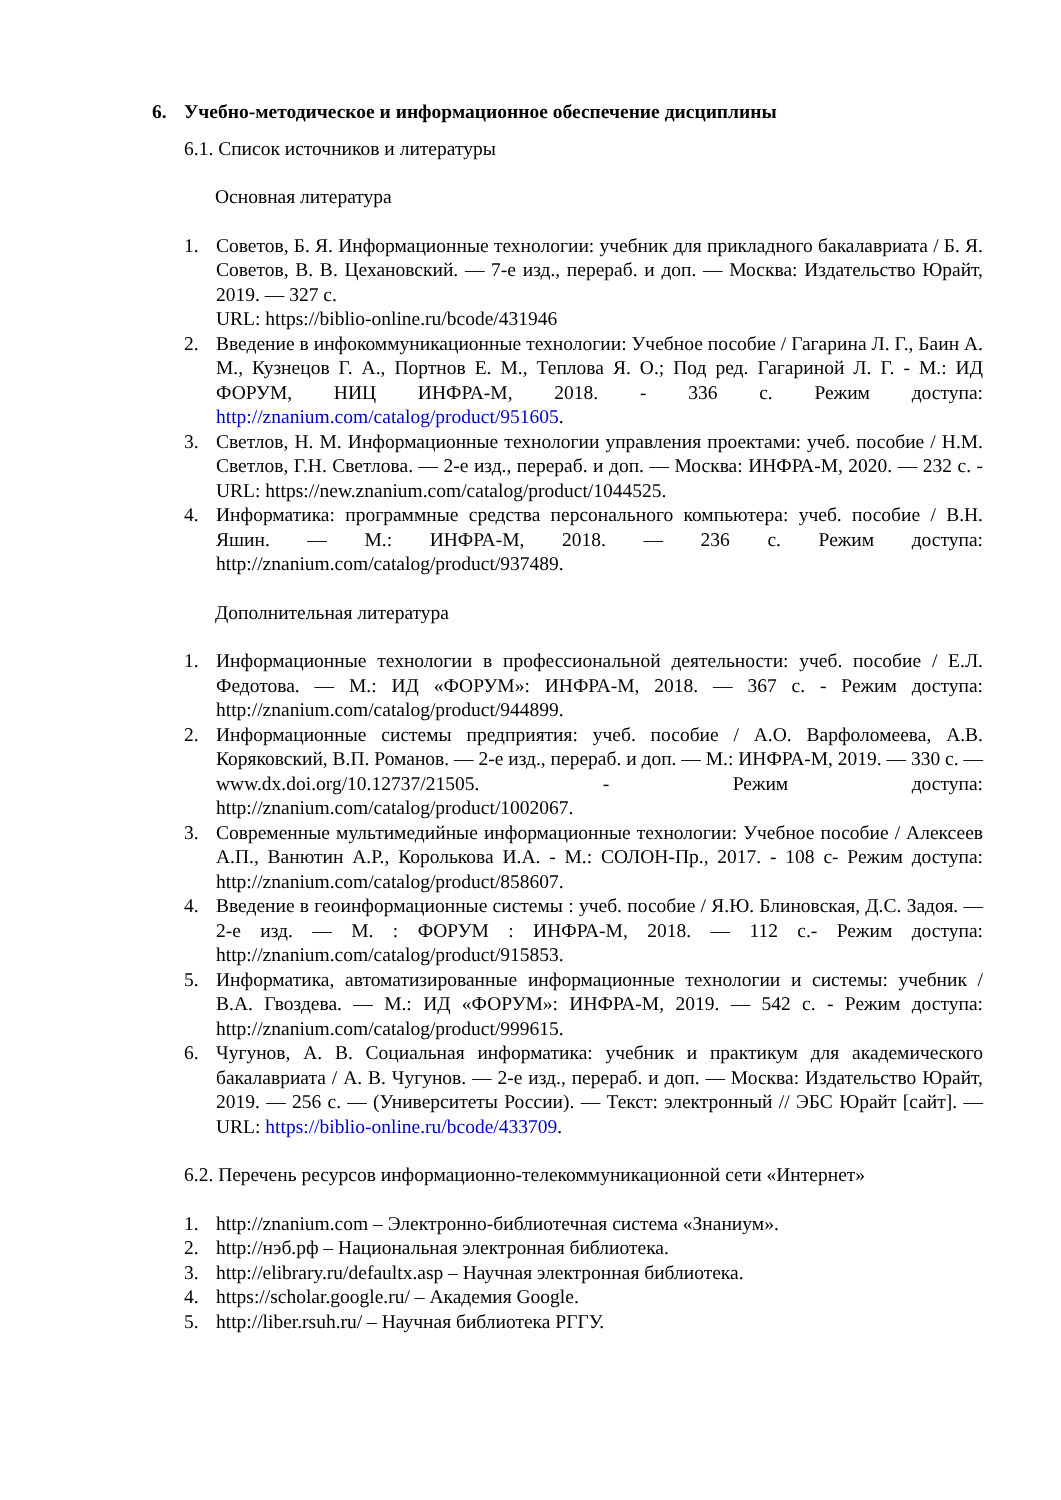6. Учебно-методическое и информационное обеспечение дисциплины
6.1. Список источников и литературы
Основная литература
1. Советов, Б. Я. Информационные технологии: учебник для прикладного бакалавриата / Б. Я. Советов, В. В. Цехановский. — 7-е изд., перераб. и доп. — Москва: Издательство Юрайт, 2019. — 327 с.
URL: https://biblio-online.ru/bcode/431946
2. Введение в инфокоммуникационные технологии: Учебное пособие / Гагарина Л. Г., Баин А. М., Кузнецов Г. А., Портнов Е. М., Теплова Я. О.; Под ред. Гагариной Л. Г. - М.: ИД ФОРУМ, НИЦ ИНФРА-М, 2018. - 336 с. Режим доступа: http://znanium.com/catalog/product/951605.
3. Светлов, Н. М. Информационные технологии управления проектами: учеб. пособие / Н.М. Светлов, Г.Н. Светлова. — 2-е изд., перераб. и доп. — Москва: ИНФРА-М, 2020. — 232 с. - URL: https://new.znanium.com/catalog/product/1044525.
4. Информатика: программные средства персонального компьютера: учеб. пособие / В.Н. Яшин. — М.: ИНФРА-М, 2018. — 236 с. Режим доступа: http://znanium.com/catalog/product/937489.
Дополнительная литература
1. Информационные технологии в профессиональной деятельности: учеб. пособие / Е.Л. Федотова. — М.: ИД «ФОРУМ»: ИНФРА-М, 2018. — 367 с. - Режим доступа: http://znanium.com/catalog/product/944899.
2. Информационные системы предприятия: учеб. пособие / А.О. Варфоломеева, А.В. Коряковский, В.П. Романов. — 2-е изд., перераб. и доп. — М.: ИНФРА-М, 2019. — 330 с. — www.dx.doi.org/10.12737/21505. - Режим доступа: http://znanium.com/catalog/product/1002067.
3. Современные мультимедийные информационные технологии: Учебное пособие / Алексеев А.П., Ванютин А.Р., Королькова И.А. - М.: СОЛОН-Пр., 2017. - 108 с- Режим доступа: http://znanium.com/catalog/product/858607.
4. Введение в геоинформационные системы : учеб. пособие / Я.Ю. Блиновская, Д.С. Задоя. — 2-е изд. — М. : ФОРУМ : ИНФРА-М, 2018. — 112 с.- Режим доступа: http://znanium.com/catalog/product/915853.
5. Информатика, автоматизированные информационные технологии и системы: учебник / В.А. Гвоздева. — М.: ИД «ФОРУМ»: ИНФРА-М, 2019. — 542 с. - Режим доступа: http://znanium.com/catalog/product/999615.
6. Чугунов, А. В. Социальная информатика: учебник и практикум для академического бакалавриата / А. В. Чугунов. — 2-е изд., перераб. и доп. — Москва: Издательство Юрайт, 2019. — 256 с. — (Университеты России). — Текст: электронный // ЭБС Юрайт [сайт]. — URL: https://biblio-online.ru/bcode/433709.
6.2. Перечень ресурсов информационно-телекоммуникационной сети «Интернет»
1. http://znanium.com – Электронно-библиотечная система «Знаниум».
2. http://нэб.рф – Национальная электронная библиотека.
3. http://elibrary.ru/defaultx.asp – Научная электронная библиотека.
4. https://scholar.google.ru/ – Академия Google.
5. http://liber.rsuh.ru/ – Научная библиотека РГГУ.